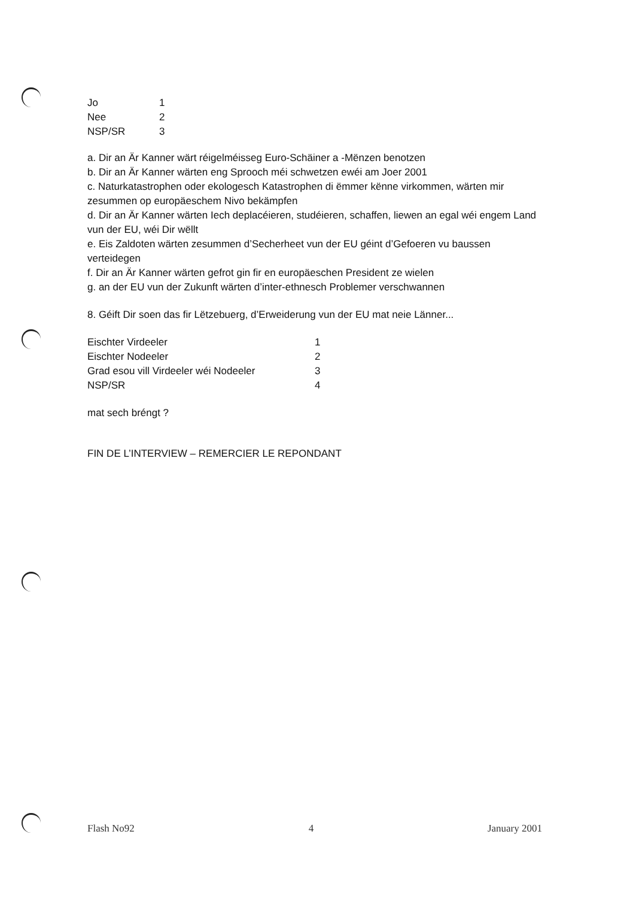| Jo | 1 |
| Nee | 2 |
| NSP/SR | 3 |
a. Dir an Är Kanner wärt réigelméisseg Euro-Schäiner a -Mënzen benotzen
b. Dir an Är Kanner wärten eng Sprooch méi schwetzen ewéi am Joer 2001
c. Naturkatastrophen oder ekologesch Katastrophen di ëmmer kënne virkommen, wärten mir zesummen op europäeschem Nivo bekämpfen
d. Dir an Är Kanner wärten Iech deplacéieren, studéieren, schaffen, liewen an egal wéi engem Land vun der EU, wéi Dir wëllt
e. Eis Zaldoten wärten zesummen d’Secherheet vun der EU géint d’Gefoeren vu baussen verteidegen
f. Dir an Är Kanner wärten gefrot gin fir en europäeschen President ze wielen
g. an der EU vun der Zukunft wärten d’inter-ethnesch Problemer verschwannen
8. Géift Dir soen das fir Lëtzebuerg, d’Erweiderung vun der EU mat neie Länner...
| Eischter Virdeeler | 1 |
| Eischter Nodeeler | 2 |
| Grad esou vill Virdeeler wéi Nodeeler | 3 |
| NSP/SR | 4 |
mat sech bréngt ?
FIN DE L’INTERVIEW – REMERCIER LE REPONDANT
Flash No92 4 January 2001